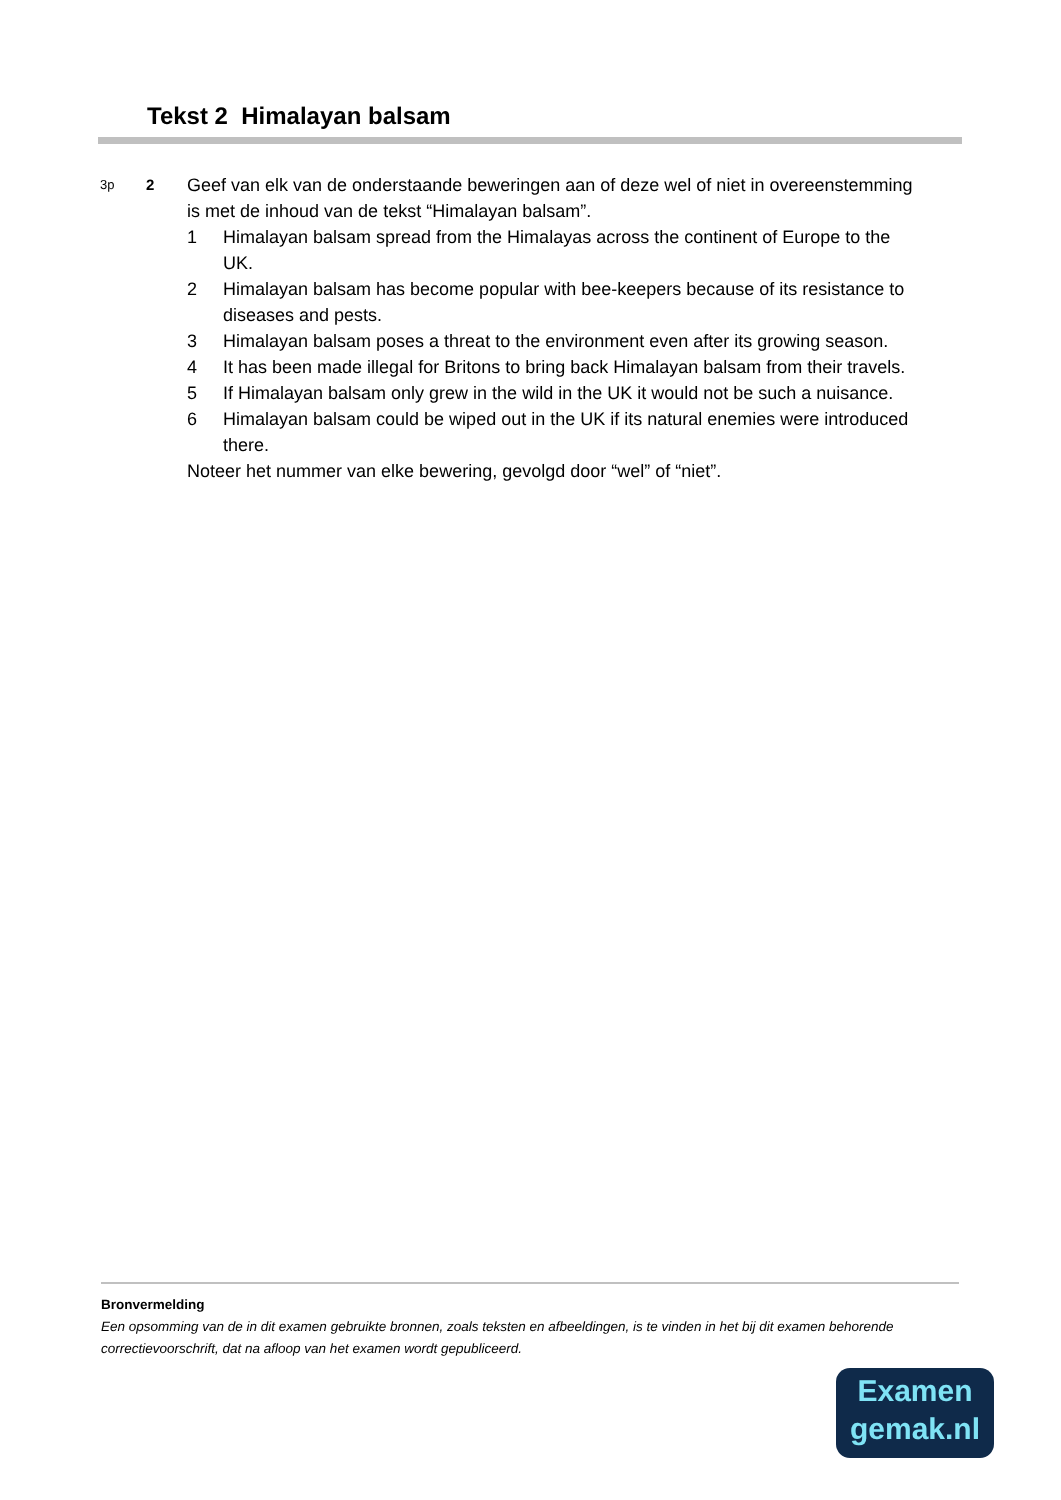Tekst 2 Himalayan balsam
3p
2
Geef van elk van de onderstaande beweringen aan of deze wel of niet in overeenstemming is met de inhoud van de tekst “Himalayan balsam”.
1 Himalayan balsam spread from the Himalayas across the continent of Europe to the UK.
2 Himalayan balsam has become popular with bee-keepers because of its resistance to diseases and pests.
3 Himalayan balsam poses a threat to the environment even after its growing season.
4 It has been made illegal for Britons to bring back Himalayan balsam from their travels.
5 If Himalayan balsam only grew in the wild in the UK it would not be such a nuisance.
6 Himalayan balsam could be wiped out in the UK if its natural enemies were introduced there.
Noteer het nummer van elke bewering, gevolgd door “wel” of “niet”.
Bronvermelding
Een opsomming van de in dit examen gebruikte bronnen, zoals teksten en afbeeldingen, is te vinden in het bij dit examen behorende correctievoorschrift, dat na afloop van het examen wordt gepubliceerd.
Examen
gemak.nl